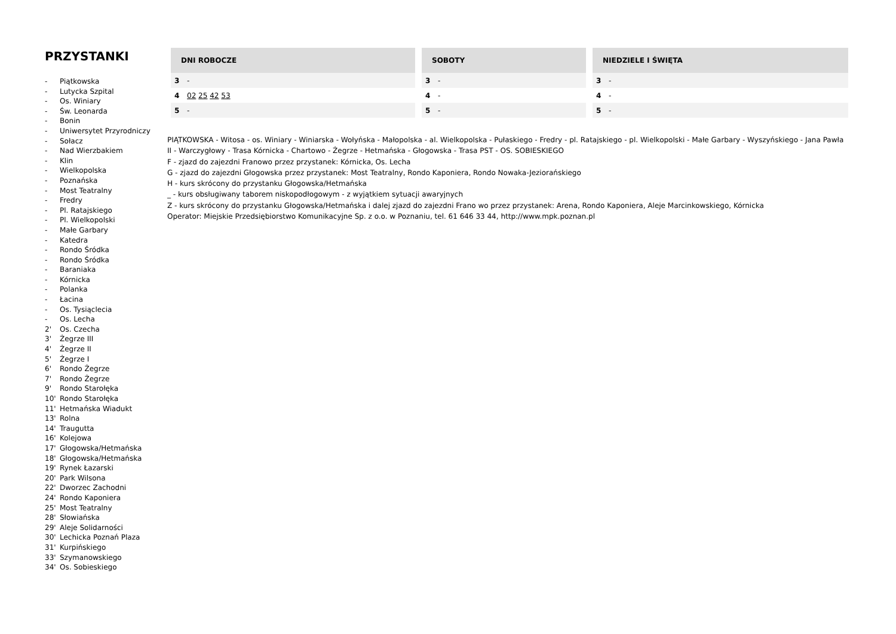PRZYSTANKI
- Piątkowska
- Lutycka Szpital
- Os. Winiary
- Św. Leonarda
- Bonin
- Uniwersytet Przyrodniczy
- Sołacz
- Nad Wierzbakiem
- Klin
- Wielkopolska
- Poznańska
- Most Teatralny
- Fredry
- Pl. Ratajskiego
- Pl. Wielkopolski
- Małe Garbary
- Katedra
- Rondo Śródka
- Rondo Śródka
- Baraniaka
- Kórnicka
- Polanka
- Łacina
- Os. Tysiąclecia
- Os. Lecha
2' Os. Czecha
3' Żegrze III
4' Żegrze II
5' Żegrze I
6' Rondo Żegrze
7' Rondo Żegrze
9' Rondo Starołęka
10' Rondo Starołęka
11' Hetmańska Wiadukt
13' Rolna
14' Traugutta
16' Kolejowa
17' Głogowska/Hetmańska
18' Głogowska/Hetmańska
19' Rynek Łazarski
20' Park Wilsona
22' Dworzec Zachodni
24' Rondo Kaponiera
25' Most Teatralny
28' Słowiańska
29' Aleje Solidarności
30' Lechicka Poznań Plaza
31' Kurpińskiego
33' Szymanowskiego
34' Os. Sobieskiego
| DNI ROBOCZE | |
| --- | --- |
| 3 | - |
| 4 | 02 25 42 53 |
| 5 | - |
| SOBOTY | |
| --- | --- |
| 3 | - |
| 4 | - |
| 5 | - |
| NIEDZIELE I ŚWIĘTA | |
| --- | --- |
| 3 | - |
| 4 | - |
| 5 | - |
PIĄTKOWSKA - Witosa - os. Winiary - Winiarska - Wołyńska - Małopolska - al. Wielkopolska - Pułaskiego - Fredry - pl. Ratajskiego - pl. Wielkopolski - Małe Garbary - Wyszyńskiego - Jana Pawła II - Warczygłowy - Trasa Kórnicka - Chartowo - Żegrze - Hetmańska - Głogowska - Trasa PST - OS. SOBIESKIEGO
F - zjazd do zajezdni Franowo przez przystanek: Kórnicka, Os. Lecha
G - zjazd do zajezdni Głogowska przez przystanek: Most Teatralny, Rondo Kaponiera, Rondo Nowaka-Jeziorańskiego
H - kurs skrócony do przystanku Głogowska/Hetmańska
_ - kurs obsługiwany taborem niskopodłogowym - z wyjątkiem sytuacji awaryjnych
Z - kurs skrócony do przystanku Głogowska/Hetmańska i dalej zjazd do zajezdni Frano wo przez przystanek: Arena, Rondo Kaponiera, Aleje Marcinkowskiego, Kórnicka
Operator: Miejskie Przedsiębiorstwo Komunikacyjne Sp. z o.o. w Poznaniu, tel. 61 646 33 44, http://www.mpk.poznan.pl